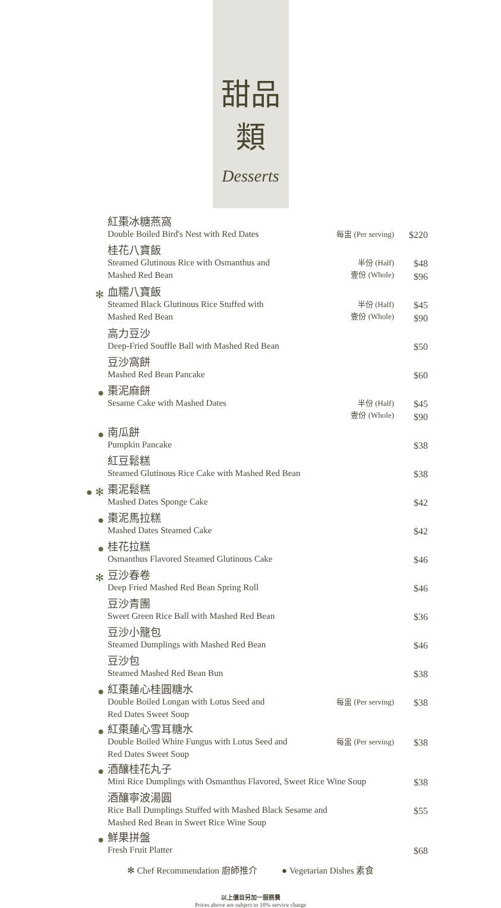甜品類
Desserts
| | 紅棗冰糖燕窩 Double Boiled Bird's Nest with Red Dates | 每盅 (Per serving) | $220 |
| | 桂花八寶飯 Steamed Glutinous Rice with Osmanthus and Mashed Red Bean | 半份 (Half) 壹份 (Whole) | $48 $96 |
| ✻ | 血糯八寶飯 Steamed Black Glutinous Rice Stuffed with Mashed Red Bean | 半份 (Half) 壹份 (Whole) | $45 $90 |
| | 高力豆沙 Deep-Fried Souffle Ball with Mashed Red Bean | | $50 |
| | 豆沙窩餅 Mashed Red Bean Pancake | | $60 |
| ● | 棗泥麻餅 Sesame Cake with Mashed Dates | 半份 (Half) 壹份 (Whole) | $45 $90 |
| ● | 南瓜餅 Pumpkin Pancake | | $38 |
| | 紅豆鬆糕 Steamed Glutinous Rice Cake with Mashed Red Bean | | $38 |
| ● ✻ | 棗泥鬆糕 Mashed Dates Sponge Cake | | $42 |
| ● | 棗泥馬拉糕 Mashed Dates Steamed Cake | | $42 |
| ● | 桂花拉糕 Osmanthus Flavored Steamed Glutinous Cake | | $46 |
| ✻ | 豆沙春卷 Deep Fried Mashed Red Bean Spring Roll | | $46 |
| | 豆沙青團 Sweet Green Rice Ball with Mashed Red Bean | | $36 |
| | 豆沙小籠包 Steamed Dumplings with Mashed Red Bean | | $46 |
| | 豆沙包 Steamed Mashed Red Bean Bun | | $38 |
| ● | 紅棗蓮心桂圓糖水 Double Boiled Longan with Lotus Seed and Red Dates Sweet Soup | 每盅 (Per serving) | $38 |
| ● | 紅棗蓮心雪耳糖水 Double Boiled White Fungus with Lotus Seed and Red Dates Sweet Soup | 每盅 (Per serving) | $38 |
| ● | 酒釀桂花丸子 Mini Rice Dumplings with Osmanthus Flavored, Sweet Rice Wine Soup | | $38 |
| | 酒釀寧波湯圓 Rice Ball Dumplings Stuffed with Mashed Black Sesame and Mashed Red Bean in Sweet Rice Wine Soup | | $55 |
| ● | 鮮果拼盤 Fresh Fruit Platter | | $68 |
✻ Chef Recommendation 廚師推介 ● Vegetarian Dishes 素食
以上價目另加一服務費
Prices above are subject to 10% service charge